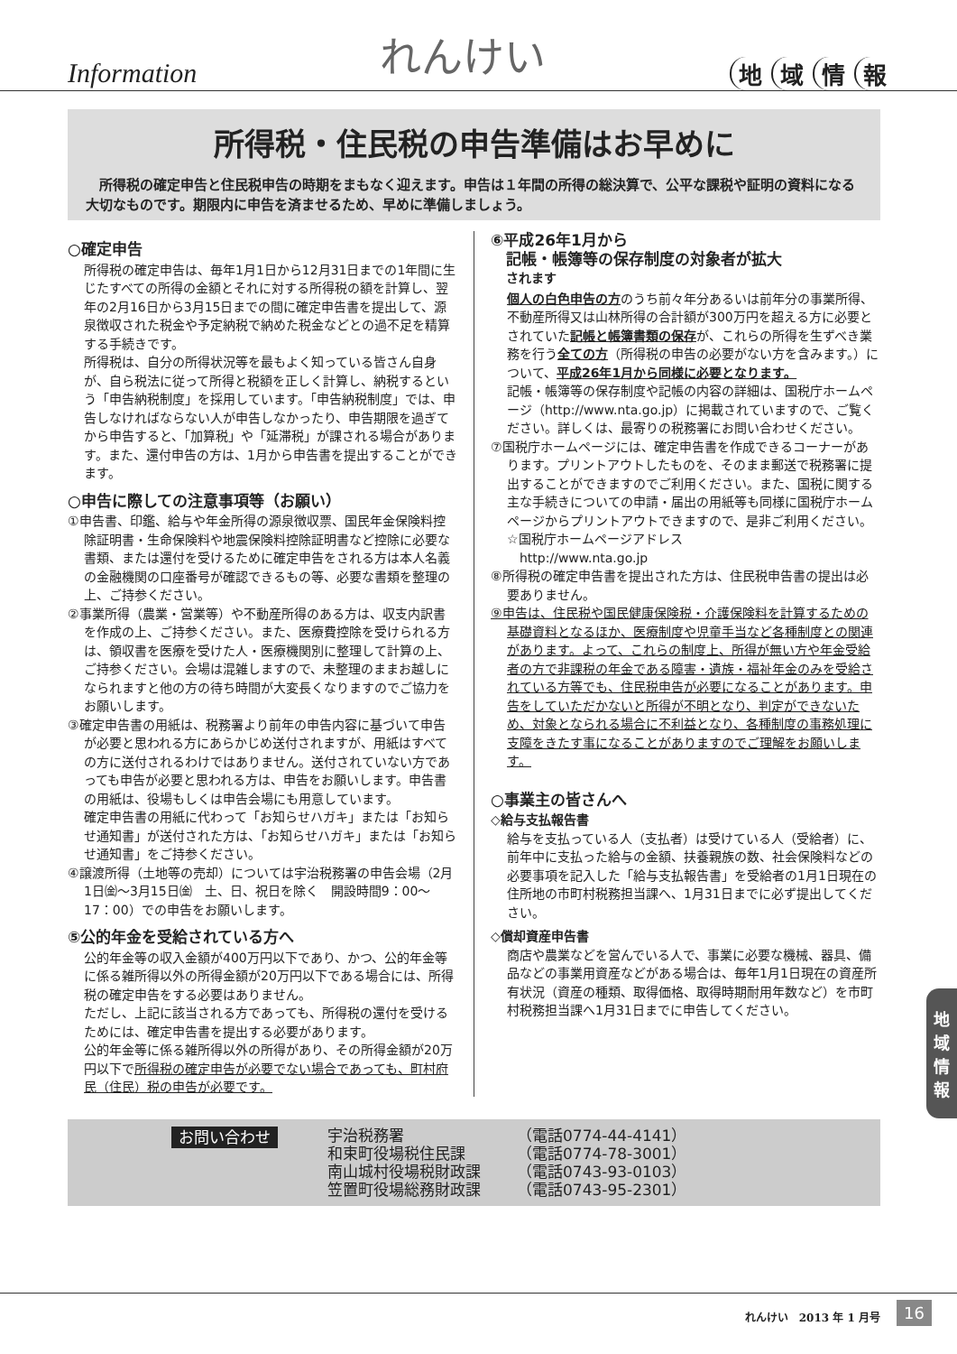Information
れんけい
地域情報
所得税・住民税の申告準備はお早めに
　所得税の確定申告と住民税申告の時期をまもなく迎えます。申告は１年間の所得の総決算で、公平な課税や証明の資料になる大切なものです。期限内に申告を済ませるため、早めに準備しましょう。
○確定申告
所得税の確定申告は、毎年1月1日から12月31日までの1年間に生じたすべての所得の金額とそれに対する所得税の額を計算し、翌年の2月16日から3月15日までの間に確定申告書を提出して、源泉徴収された税金や予定納税で納めた税金などとの過不足を精算する手続きです。
所得税は、自分の所得状況等を最もよく知っている皆さん自身が、自ら税法に従って所得と税額を正しく計算し、納税するという「申告納税制度」を採用しています。「申告納税制度」では、申告しなければならない人が申告しなかったり、申告期限を過ぎてから申告すると、「加算税」や「延滞税」が課される場合があります。また、還付申告の方は、1月から申告書を提出することができます。
○申告に際しての注意事項等（お願い）
①申告書、印鑑、給与や年金所得の源泉徴収票、国民年金保険料控除証明書・生命保険料や地震保険料控除証明書など控除に必要な書類、または還付を受けるために確定申告をされる方は本人名義の金融機関の口座番号が確認できるもの等、必要な書類を整理の上、ご持参ください。
②事業所得（農業・営業等）や不動産所得のある方は、収支内訳書を作成の上、ご持参ください。また、医療費控除を受けられる方は、領収書を医療を受けた人・医療機関別に整理して計算の上、ご持参ください。会場は混雑しますので、未整理のままお越しになられますと他の方の待ち時間が大変長くなりますのでご協力をお願いします。
③確定申告書の用紙は、税務署より前年の申告内容に基づいて申告が必要と思われる方にあらかじめ送付されますが、用紙はすべての方に送付されるわけではありません。送付されていない方であっても申告が必要と思われる方は、申告をお願いします。申告書の用紙は、役場もしくは申告会場にも用意しています。
確定申告書の用紙に代わって「お知らせハガキ」または「お知らせ通知書」が送付された方は、「お知らせハガキ」または「お知らせ通知書」をご持参ください。
④譲渡所得（土地等の売却）については宇治税務署の申告会場（2月1日㈮～3月15日㈮　土、日、祝日を除く　開設時間9：00～17：00）での申告をお願いします。
⑤公的年金を受給されている方へ
公的年金等の収入金額が400万円以下であり、かつ、公的年金等に係る雑所得以外の所得金額が20万円以下である場合には、所得税の確定申告をする必要はありません。
ただし、上記に該当される方であっても、所得税の還付を受けるためには、確定申告書を提出する必要があります。
公的年金等に係る雑所得以外の所得があり、その所得金額が20万円以下で所得税の確定申告が必要でない場合であっても、町村府民（住民）税の申告が必要です。
⑥平成26年1月から
　記帳・帳簿等の保存制度の対象者が拡大
　されます
個人の白色申告の方のうち前々年分あるいは前年分の事業所得、不動産所得又は山林所得の合計額が300万円を超える方に必要とされていた記帳と帳簿書類の保存が、これらの所得を生ずべき業務を行う全ての方（所得税の申告の必要がない方を含みます。）について、平成26年1月から同様に必要となります。
記帳・帳簿等の保存制度や記帳の内容の詳細は、国税庁ホームページ（http://www.nta.go.jp）に掲載されていますので、ご覧ください。詳しくは、最寄りの税務署にお問い合わせください。
⑦国税庁ホームページには、確定申告書を作成できるコーナーがあります。プリントアウトしたものを、そのまま郵送で税務署に提出することができますのでご利用ください。また、国税に関する主な手続きについての申請・届出の用紙等も同様に国税庁ホームページからプリントアウトできますので、是非ご利用ください。
☆国税庁ホームページアドレス
　http://www.nta.go.jp
⑧所得税の確定申告書を提出された方は、住民税申告書の提出は必要ありません。
⑨申告は、住民税や国民健康保険税・介護保険料を計算するための基礎資料となるほか、医療制度や児童手当など各種制度との関連があります。よって、これらの制度上、所得が無い方や年金受給者の方で非課税の年金である障害・遺族・福祉年金のみを受給されている方等でも、住民税申告が必要になることがあります。申告をしていただかないと所得が不明となり、判定ができないため、対象となられる場合に不利益となり、各種制度の事務処理に支障をきたす事になることがありますのでご理解をお願いします。
○事業主の皆さんへ
◇給与支払報告書
給与を支払っている人（支払者）は受けている人（受給者）に、前年中に支払った給与の金額、扶養親族の数、社会保険料などの必要事項を記入した「給与支払報告書」を受給者の1月1日現在の住所地の市町村税務担当課へ、1月31日までに必ず提出してください。
◇償却資産申告書
商店や農業などを営んでいる人で、事業に必要な機械、器具、備品などの事業用資産などがある場合は、毎年1月1日現在の資産所有状況（資産の種類、取得価格、取得時期耐用年数など）を市町村税務担当課へ1月31日までに申告してください。
お問い合わせ
| 宇治税務署 | （電話0774-44-4141） |
| 和束町役場税住民課 | （電話0774-78-3001） |
| 南山城村役場税財政課 | （電話0743-93-0103） |
| 笠置町役場総務財政課 | （電話0743-95-2301） |
地
域
情
報
れんけい　2013 年 1 月号 16